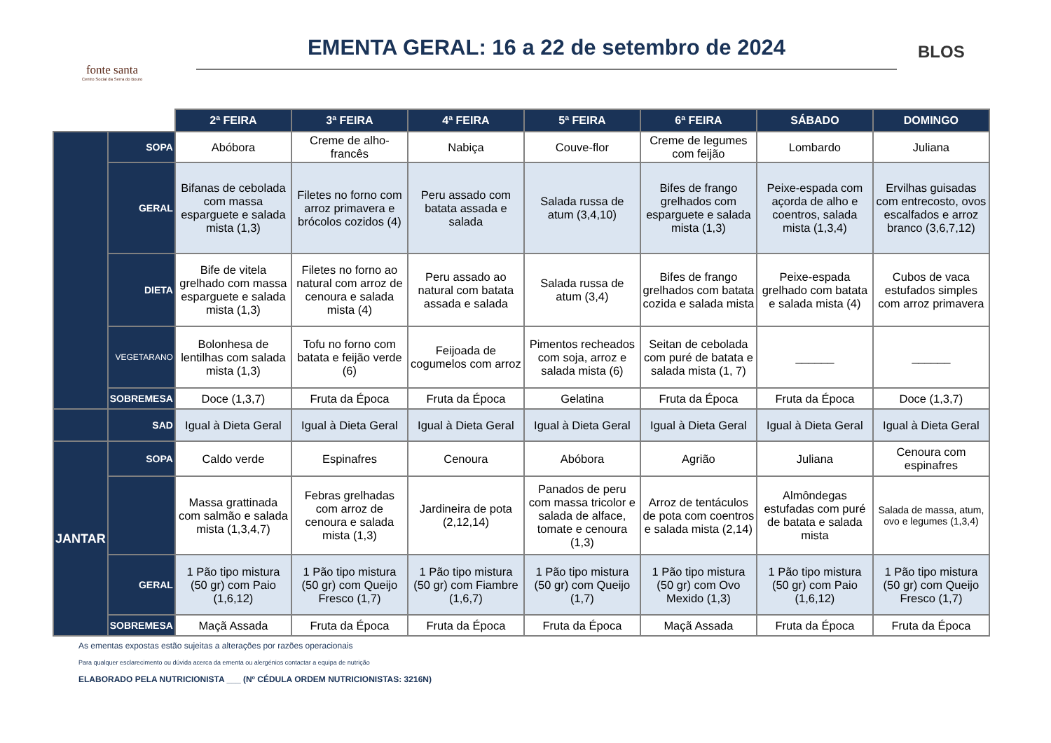fonte santa
Centro Social da Serra do Bouro
EMENTA GERAL: 16 a 22 de setembro de 2024
BLOS
| | | 2ª FEIRA | 3ª FEIRA | 4ª FEIRA | 5ª FEIRA | 6ª FEIRA | SÁBADO | DOMINGO |
| --- | --- | --- | --- | --- | --- | --- | --- | --- |
| | SOPA | Abóbora | Creme de alho-francês | Nabiça | Couve-flor | Creme de legumes com feijão | Lombardo | Juliana |
| | GERAL | Bifanas de cebolada com massa esparguete e salada mista (1,3) | Filetes no forno com arroz primavera e brócolos cozidos (4) | Peru assado com batata assada e salada | Salada russa de atum (3,4,10) | Bifes de frango grelhados com esparguete e salada mista (1,3) | Peixe-espada com açorda de alho e coentros, salada mista (1,3,4) | Ervilhas guisadas com entrecosto, ovos escalfados e arroz branco (3,6,7,12) |
| | DIETA | Bife de vitela grelhado com massa esparguete e salada mista (1,3) | Filetes no forno ao natural com arroz de cenoura e salada mista (4) | Peru assado ao natural com batata assada e salada | Salada russa de atum (3,4) | Bifes de frango grelhados com batata cozida e salada mista | Peixe-espada grelhado com batata e salada mista (4) | Cubos de vaca estufados simples com arroz primavera |
| | VEGETARANO | Bolonhesa de lentilhas com salada mista (1,3) | Tofu no forno com batata e feijão verde (6) | Feijoada de cogumelos com arroz | Pimentos recheados com soja, arroz e salada mista (6) | Seitan de cebolada com puré de batata e salada mista (1, 7) | ______ | ______ |
| | SOBREMESA | Doce (1,3,7) | Fruta da Época | Fruta da Época | Gelatina | Fruta da Época | Fruta da Época | Doce (1,3,7) |
| | SAD | Igual à Dieta Geral | Igual à Dieta Geral | Igual à Dieta Geral | Igual à Dieta Geral | Igual à Dieta Geral | Igual à Dieta Geral | Igual à Dieta Geral |
| JANTAR | SOPA | Caldo verde | Espinafres | Cenoura | Abóbora | Agrião | Juliana | Cenoura com espinafres |
| | | Massa grattinada com salmão e salada mista (1,3,4,7) | Febras grelhadas com arroz de cenoura e salada mista (1,3) | Jardineira de pota (2,12,14) | Panados de peru com massa tricolor e salada de alface, tomate e cenoura (1,3) | Arroz de tentáculos de pota com coentros e salada mista (2,14) | Almôndegas estufadas com puré de batata e salada mista | Salada de massa, atum, ovo e legumes (1,3,4) |
| | GERAL | 1 Pão tipo mistura (50 gr) com Paio (1,6,12) | 1 Pão tipo mistura (50 gr) com Queijo Fresco (1,7) | 1 Pão tipo mistura (50 gr) com Fiambre (1,6,7) | 1 Pão tipo mistura (50 gr) com Queijo (1,7) | 1 Pão tipo mistura (50 gr) com Ovo Mexido (1,3) | 1 Pão tipo mistura (50 gr) com Paio (1,6,12) | 1 Pão tipo mistura (50 gr) com Queijo Fresco (1,7) |
| | SOBREMESA | Maçã Assada | Fruta da Época | Fruta da Época | Fruta da Época | Maçã Assada | Fruta da Época | Fruta da Época |
As ementas expostas estão sujeitas a alterações por razões operacionais
Para qualquer esclarecimento ou dúvida acerca da ementa ou alergénios contactar a equipa de nutrição
ELABORADO PELA NUTRICIONISTA ___ (Nº CÉDULA ORDEM NUTRICIONISTAS: 3216N)